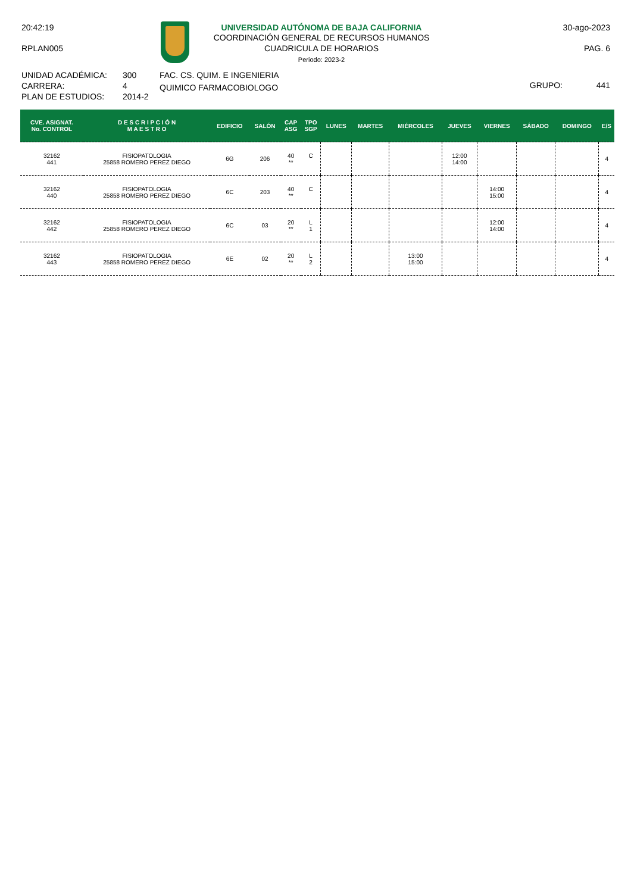20:42:19
RPLAN005
UNIVERSIDAD AUTÓNOMA DE BAJA CALIFORNIA
COORDINACIÓN GENERAL DE RECURSOS HUMANOS
CUADRICULA DE HORARIOS
Periodo: 2023-2
30-ago-2023
PAG. 6
UNIDAD ACADÉMICA:
CARRERA:
PLAN DE ESTUDIOS:
300
4
2014-2
FAC. CS. QUIM. E INGENIERIA
QUIMICO FARMACOBIOLOGO
GRUPO: 441
| CVE. ASIGNAT. No. CONTROL | D E S C R I P C I Ó N M A E S T R O | EDIFICIO | SALÓN | CAP ASG | TPO SGP | LUNES | MARTES | MIÉRCOLES | JUEVES | VIERNES | SÁBADO | DOMINGO | E/S |
| --- | --- | --- | --- | --- | --- | --- | --- | --- | --- | --- | --- | --- | --- |
| 32162 441 | FISIOPATOLOGIA 25858 ROMERO PEREZ DIEGO | 6G | 206 | 40 ** | C | | | | 12:00 14:00 | | | | 4 |
| 32162 440 | FISIOPATOLOGIA 25858 ROMERO PEREZ DIEGO | 6C | 203 | 40 ** | C | | | | | 14:00 15:00 | | | 4 |
| 32162 442 | FISIOPATOLOGIA 25858 ROMERO PEREZ DIEGO | 6C | 03 | 20 ** | L 1 | | | | | 12:00 14:00 | | | 4 |
| 32162 443 | FISIOPATOLOGIA 25858 ROMERO PEREZ DIEGO | 6E | 02 | 20 ** | L 2 | | | 13:00 15:00 | | | | | 4 |